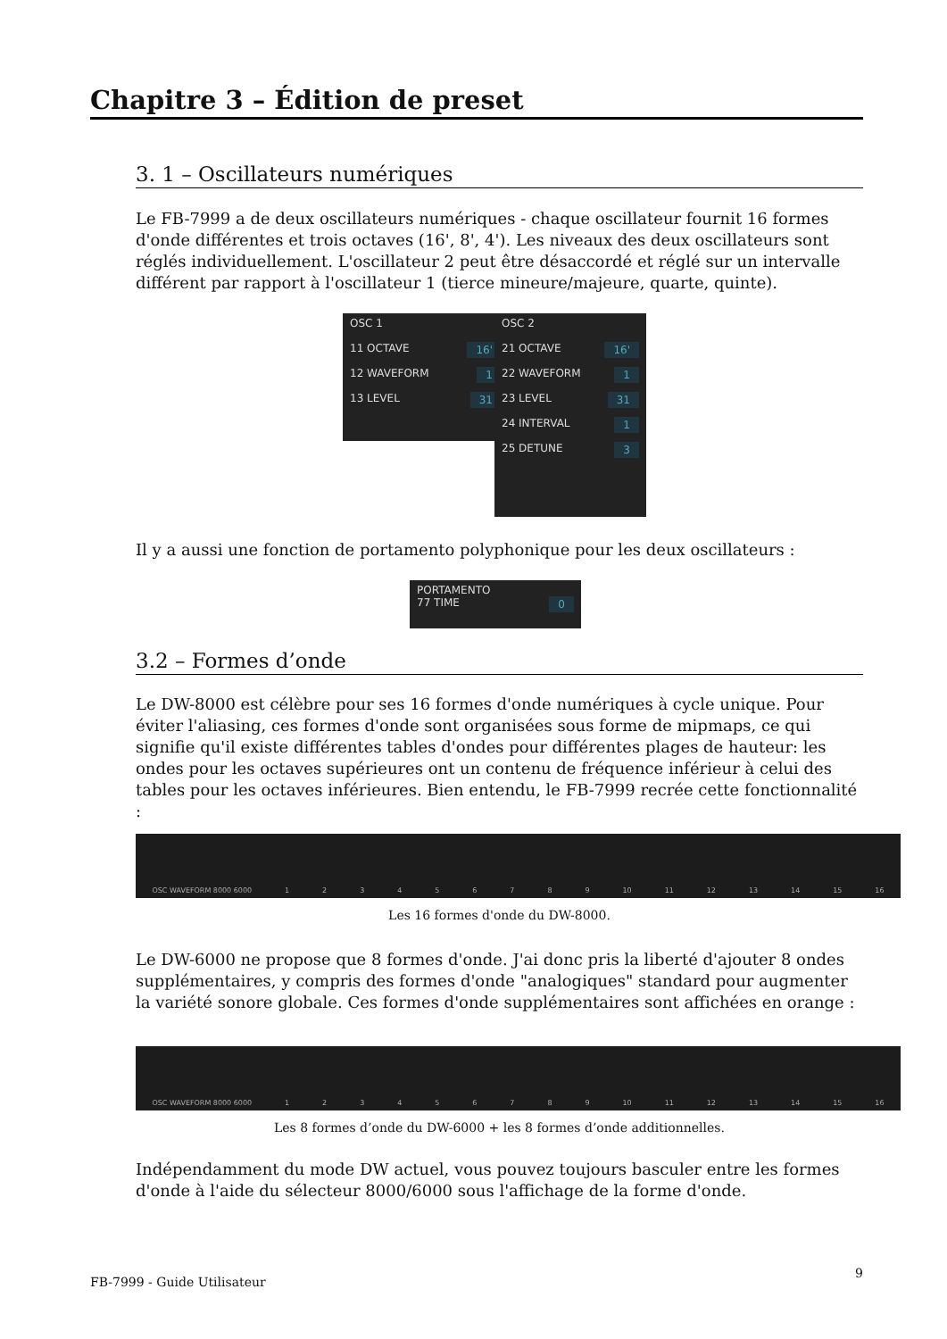Chapitre 3 – Édition de preset
3. 1 – Oscillateurs numériques
Le FB-7999 a de deux oscillateurs numériques - chaque oscillateur fournit 16 formes d'onde différentes et trois octaves (16', 8', 4'). Les niveaux des deux oscillateurs sont réglés individuellement. L'oscillateur 2 peut être désaccordé et réglé sur un intervalle différent par rapport à l'oscillateur 1 (tierce mineure/majeure, quarte, quinte).
OSC 1
11 OCTAVE 16'
12 WAVEFORM 1
13 LEVEL 31
OSC 2
21 OCTAVE 16'
22 WAVEFORM 1
23 LEVEL 31
24 INTERVAL 1
25 DETUNE 3
Il y a aussi une fonction de portamento polyphonique pour les deux oscillateurs :
PORTAMENTO
77 TIME 0
3.2 – Formes d’onde
Le DW-8000 est célèbre pour ses 16 formes d'onde numériques à cycle unique. Pour éviter l'aliasing, ces formes d'onde sont organisées sous forme de mipmaps, ce qui signifie qu'il existe différentes tables d'ondes pour différentes plages de hauteur: les ondes pour les octaves supérieures ont un contenu de fréquence inférieur à celui des tables pour les octaves inférieures. Bien entendu, le FB-7999 recrée cette fonctionnalité :
OSC WAVEFORM 8000 6000 123456789 10 11 12 13 14 15 16
Les 16 formes d'onde du DW-8000.
Le DW-6000 ne propose que 8 formes d'onde. J'ai donc pris la liberté d'ajouter 8 ondes supplémentaires, y compris des formes d'onde "analogiques" standard pour augmenter la variété sonore globale. Ces formes d'onde supplémentaires sont affichées en orange :
OSC WAVEFORM 8000 6000 123456789 10 11 12 13 14 15 16
Les 8 formes d’onde du DW-6000 + les 8 formes d’onde additionnelles.
Indépendamment du mode DW actuel, vous pouvez toujours basculer entre les formes d'onde à l'aide du sélecteur 8000/6000 sous l'affichage de la forme d'onde.
FB-7999 - Guide Utilisateur 9